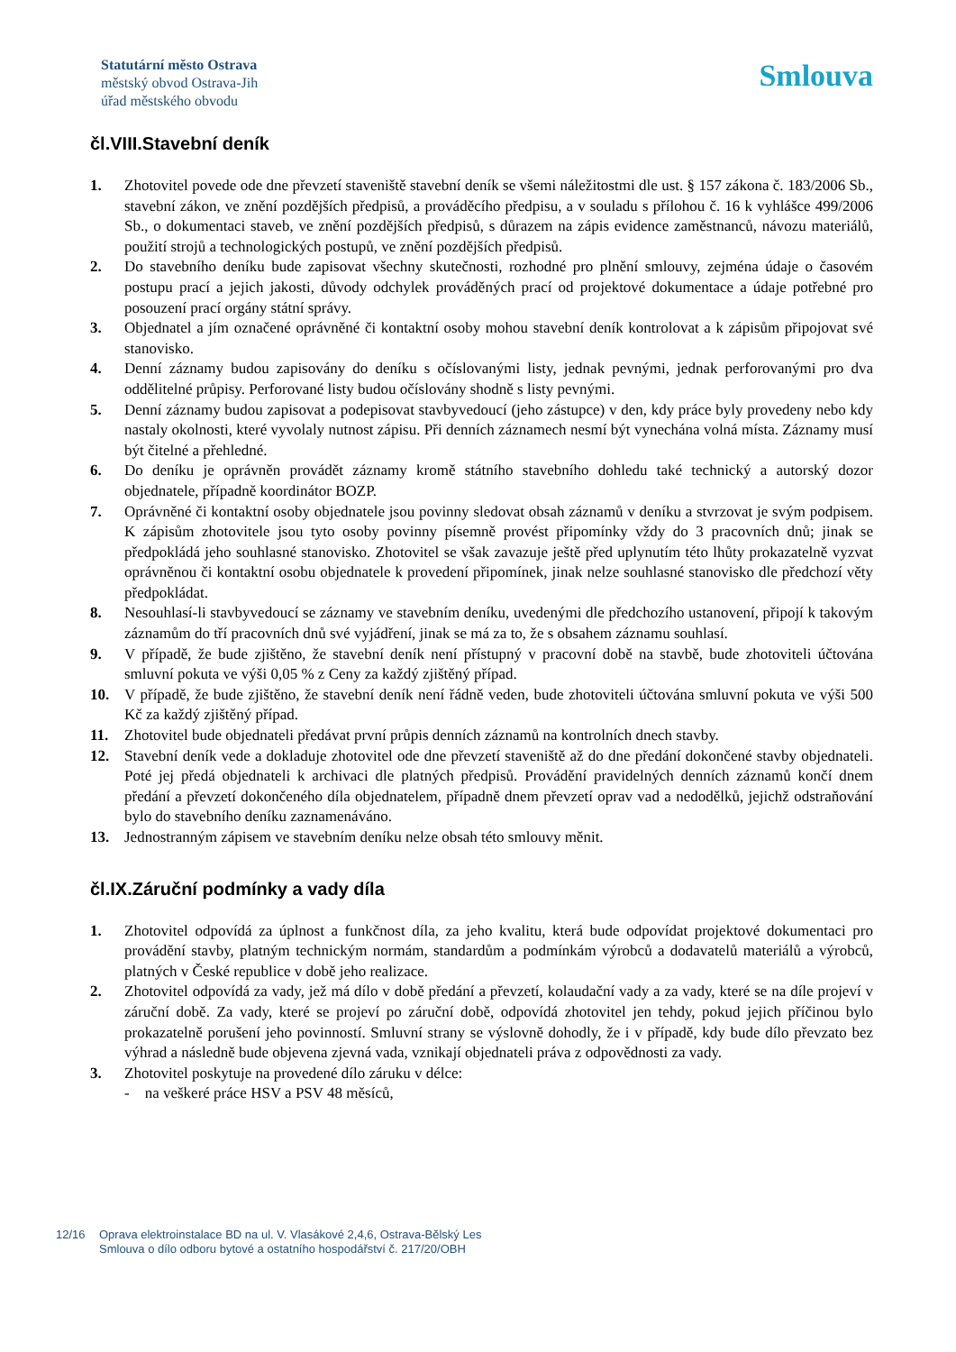Statutární město Ostrava
městský obvod Ostrava-Jih
úřad městského obvodu
Smlouva
čl.VIII.Stavební deník
1. Zhotovitel povede ode dne převzetí staveniště stavební deník se všemi náležitostmi dle ust. § 157 zákona č. 183/2006 Sb., stavební zákon, ve znění pozdějších předpisů, a prováděcího předpisu, a v souladu s přílohou č. 16 k vyhlášce 499/2006 Sb., o dokumentaci staveb, ve znění pozdějších předpisů, s důrazem na zápis evidence zaměstnanců, návozu materiálů, použití strojů a technologických postupů, ve znění pozdějších předpisů.
2. Do stavebního deníku bude zapisovat všechny skutečnosti, rozhodné pro plnění smlouvy, zejména údaje o časovém postupu prací a jejich jakosti, důvody odchylek prováděných prací od projektové dokumentace a údaje potřebné pro posouzení prací orgány státní správy.
3. Objednatel a jím označené oprávněné či kontaktní osoby mohou stavební deník kontrolovat a k zápisům připojovat své stanovisko.
4. Denní záznamy budou zapisovány do deníku s očíslovanými listy, jednak pevnými, jednak perforovanými pro dva oddělitelné průpisy. Perforované listy budou očíslovány shodně s listy pevnými.
5. Denní záznamy budou zapisovat a podepisovat stavbyvedoucí (jeho zástupce) v den, kdy práce byly provedeny nebo kdy nastaly okolnosti, které vyvolaly nutnost zápisu. Při denních záznamech nesmí být vynechána volná místa. Záznamy musí být čitelné a přehledné.
6. Do deníku je oprávněn provádět záznamy kromě státního stavebního dohledu také technický a autorský dozor objednatele, případně koordinátor BOZP.
7. Oprávněné či kontaktní osoby objednatele jsou povinny sledovat obsah záznamů v deníku a stvrzovat je svým podpisem. K zápisům zhotovitele jsou tyto osoby povinny písemně provést připomínky vždy do 3 pracovních dnů; jinak se předpokládá jeho souhlasné stanovisko. Zhotovitel se však zavazuje ještě před uplynutím této lhůty prokazatelně vyzvat oprávněnou či kontaktní osobu objednatele k provedení připomínek, jinak nelze souhlasné stanovisko dle předchozí věty předpokládat.
8. Nesouhlasí-li stavbyvedoucí se záznamy ve stavebním deníku, uvedenými dle předchozího ustanovení, připojí k takovým záznamům do tří pracovních dnů své vyjádření, jinak se má za to, že s obsahem záznamu souhlasí.
9. V případě, že bude zjištěno, že stavební deník není přístupný v pracovní době na stavbě, bude zhotoviteli účtována smluvní pokuta ve výši 0,05 % z Ceny za každý zjištěný případ.
10. V případě, že bude zjištěno, že stavební deník není řádně veden, bude zhotoviteli účtována smluvní pokuta ve výši 500 Kč za každý zjištěný případ.
11. Zhotovitel bude objednateli předávat první průpis denních záznamů na kontrolních dnech stavby.
12. Stavební deník vede a dokladuje zhotovitel ode dne převzetí staveniště až do dne předání dokončené stavby objednateli. Poté jej předá objednateli k archivaci dle platných předpisů. Provádění pravidelných denních záznamů končí dnem předání a převzetí dokončeného díla objednatelem, případně dnem převzetí oprav vad a nedodělků, jejichž odstraňování bylo do stavebního deníku zaznamenáváno.
13. Jednostranným zápisem ve stavebním deníku nelze obsah této smlouvy měnit.
čl.IX.Záruční podmínky a vady díla
1. Zhotovitel odpovídá za úplnost a funkčnost díla, za jeho kvalitu, která bude odpovídat projektové dokumentaci pro provádění stavby, platným technickým normám, standardům a podmínkám výrobců a dodavatelů materiálů a výrobců, platných v České republice v době jeho realizace.
2. Zhotovitel odpovídá za vady, jež má dílo v době předání a převzetí, kolaudační vady a za vady, které se na díle projeví v záruční době. Za vady, které se projeví po záruční době, odpovídá zhotovitel jen tehdy, pokud jejich příčinou bylo prokazatelně porušení jeho povinností. Smluvní strany se výslovně dohodly, že i v případě, kdy bude dílo převzato bez výhrad a následně bude objevena zjevná vada, vznikají objednateli práva z odpovědnosti za vady.
3. Zhotovitel poskytuje na provedené dílo záruku v délce:
- na veškeré práce HSV a PSV 48 měsíců,
12/16 Oprava elektroinstalace BD na ul. V. Vlasákové 2,4,6, Ostrava-Bělský Les
Smlouva o dílo odboru bytové a ostatního hospodářství č. 217/20/OBH